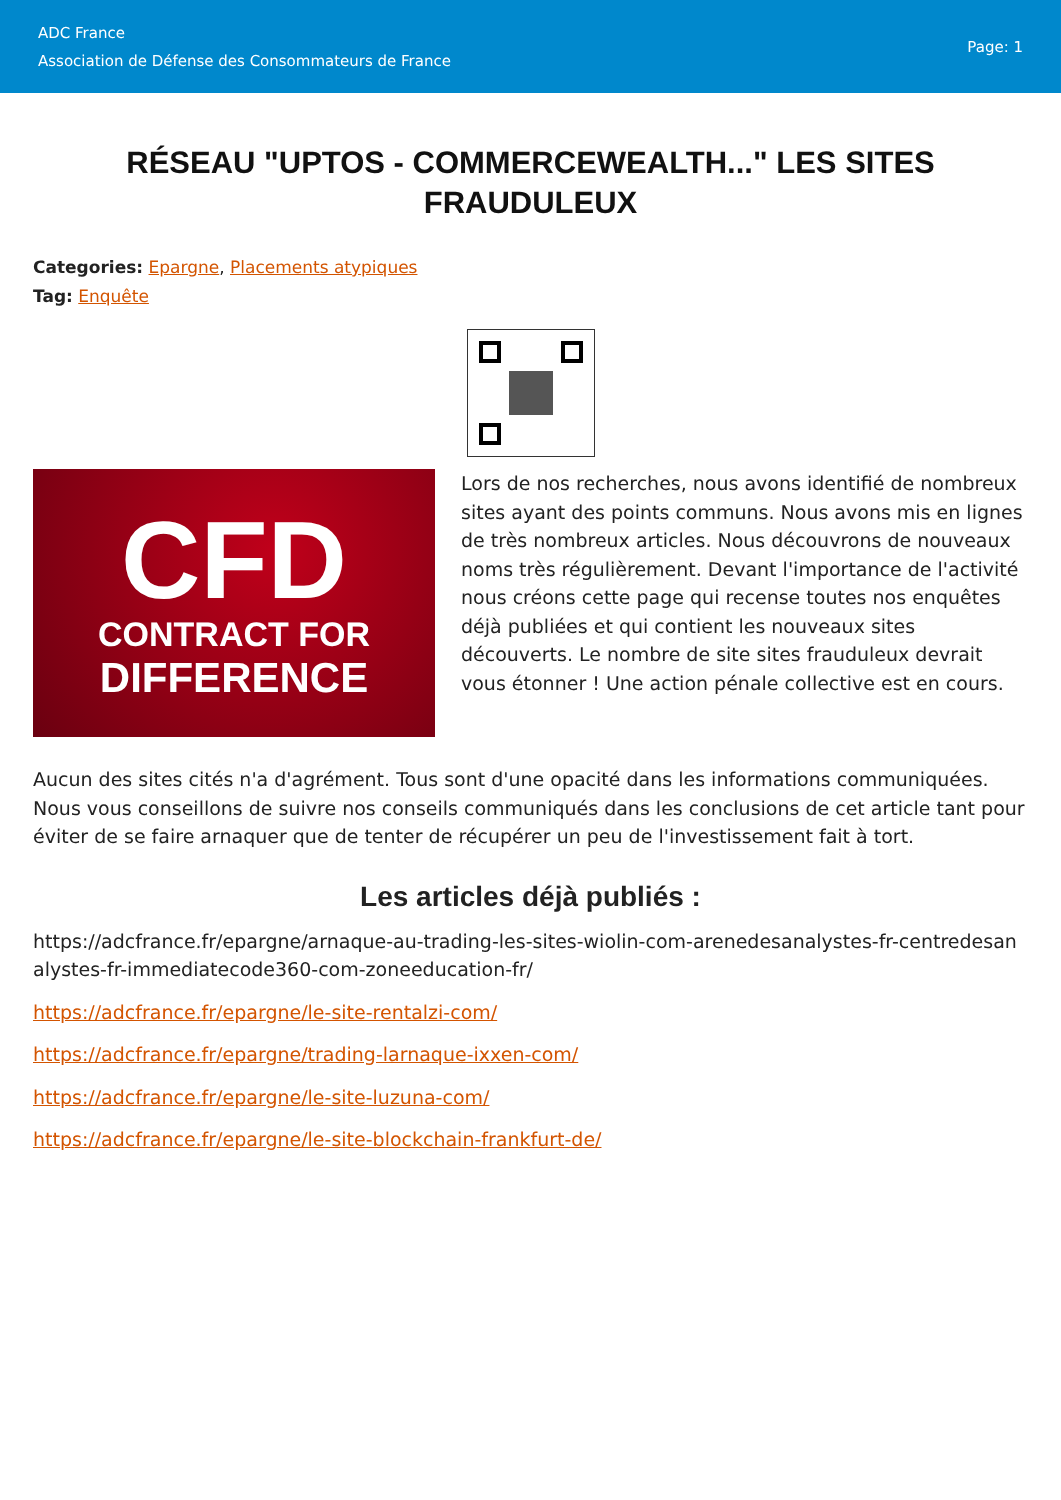ADC France
Association de Défense des Consommateurs de France
Page: 1
RÉSEAU "UPTOS - COMMERCEWEALTH..." LES SITES FRAUDULEUX
Categories: Epargne, Placements atypiques
Tag: Enquête
CFD
CONTRACT FOR
DIFFERENCE
Lors de nos recherches, nous avons identifié de nombreux sites ayant des points communs. Nous avons mis en lignes de très nombreux articles. Nous découvrons de nouveaux noms très régulièrement. Devant l'importance de l'activité nous créons cette page qui recense toutes nos enquêtes déjà publiées et qui contient les nouveaux sites découverts. Le nombre de site sites frauduleux devrait vous étonner ! Une action pénale collective est en cours.
Aucun des sites cités n'a d'agrément. Tous sont d'une opacité dans les informations communiquées. Nous vous conseillons de suivre nos conseils communiqués dans les conclusions de cet article tant pour éviter de se faire arnaquer que de tenter de récupérer un peu de l'investissement fait à tort.
Les articles déjà publiés :
https://adcfrance.fr/epargne/arnaque-au-trading-les-sites-wiolin-com-arenedesanalystes-fr-centredesanalystes-fr-immediatecode360-com-zoneeducation-fr/
https://adcfrance.fr/epargne/le-site-rentalzi-com/
https://adcfrance.fr/epargne/trading-larnaque-ixxen-com/
https://adcfrance.fr/epargne/le-site-luzuna-com/
https://adcfrance.fr/epargne/le-site-blockchain-frankfurt-de/